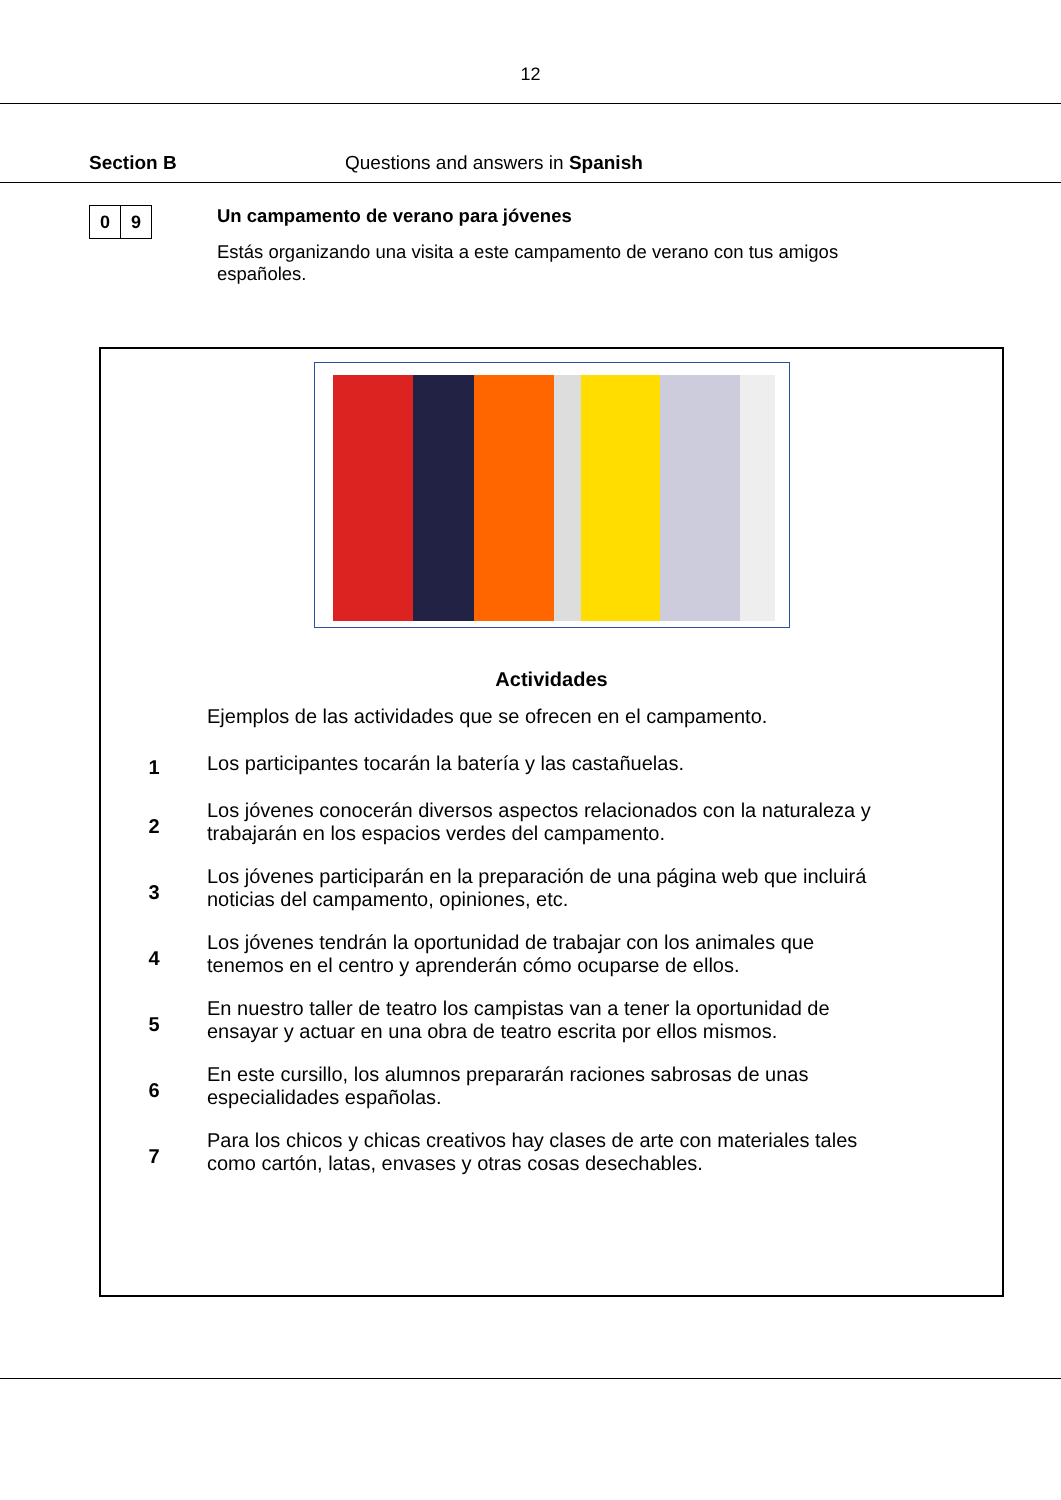12
Section B Questions and answers in Spanish
0 9
Un campamento de verano para jóvenes
Estás organizando una visita a este campamento de verano con tus amigos españoles.
Actividades
Ejemplos de las actividades que se ofrecen en el campamento.
1
Los participantes tocarán la batería y las castañuelas.
2
Los jóvenes conocerán diversos aspectos relacionados con la naturaleza y trabajarán en los espacios verdes del campamento.
3
Los jóvenes participarán en la preparación de una página web que incluirá noticias del campamento, opiniones, etc.
4
Los jóvenes tendrán la oportunidad de trabajar con los animales que tenemos en el centro y aprenderán cómo ocuparse de ellos.
5
En nuestro taller de teatro los campistas van a tener la oportunidad de ensayar y actuar en una obra de teatro escrita por ellos mismos.
6
En este cursillo, los alumnos prepararán raciones sabrosas de unas especialidades españolas.
7
Para los chicos y chicas creativos hay clases de arte con materiales tales como cartón, latas, envases y otras cosas desechables.